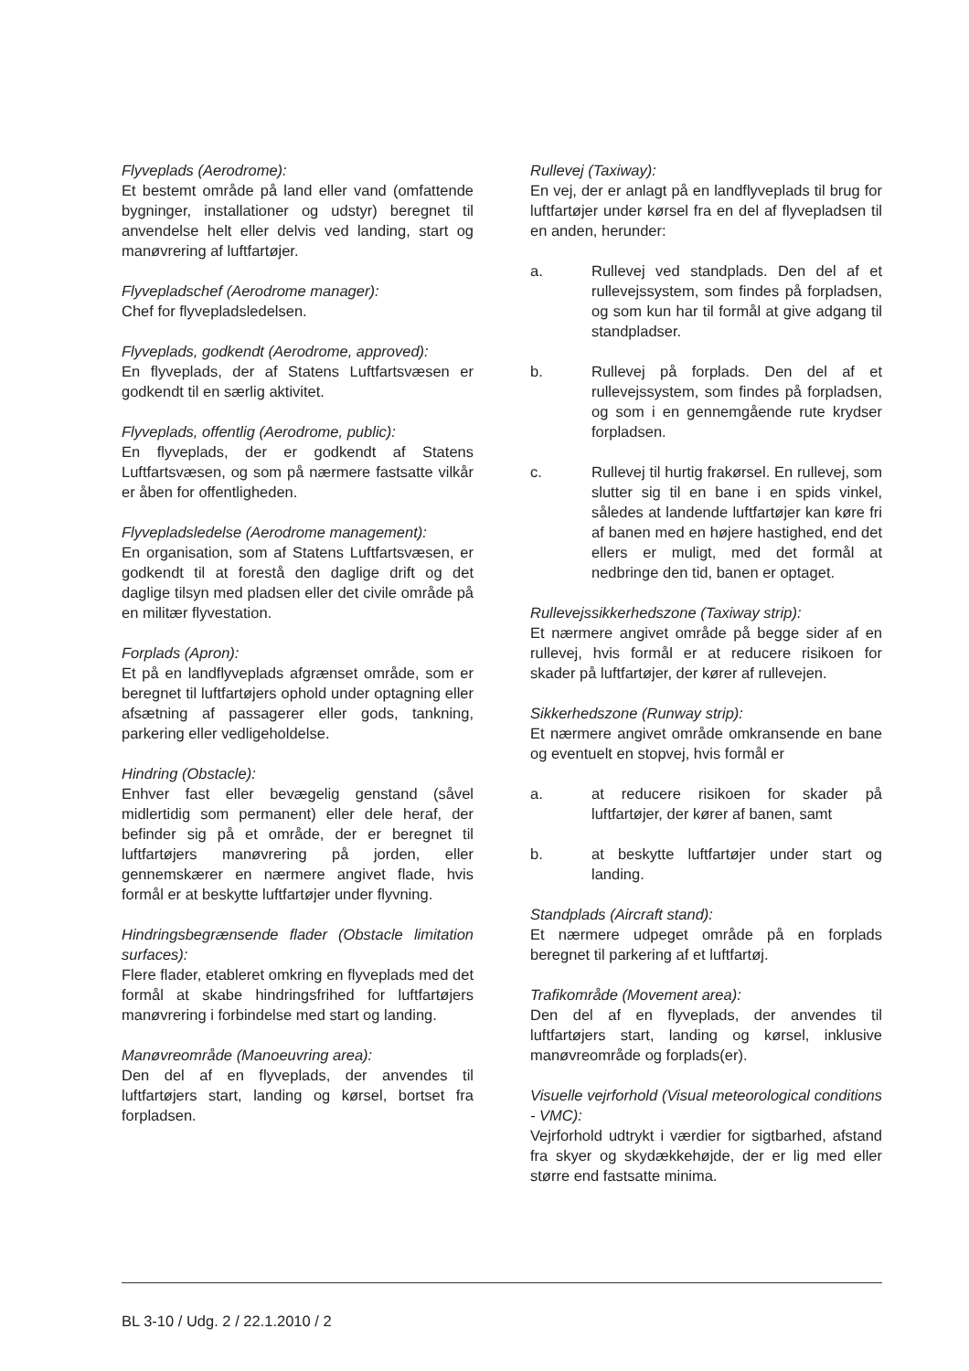Flyveplads (Aerodrome):
Et bestemt område på land eller vand (omfattende bygninger, installationer og udstyr) beregnet til anvendelse helt eller delvis ved landing, start og manøvrering af luftfartøjer.
Flyvepladschef (Aerodrome manager):
Chef for flyvepladsledelsen.
Flyveplads, godkendt (Aerodrome, approved):
En flyveplads, der af Statens Luftfartsvæsen er godkendt til en særlig aktivitet.
Flyveplads, offentlig (Aerodrome, public):
En flyveplads, der er godkendt af Statens Luftfartsvæsen, og som på nærmere fastsatte vilkår er åben for offentligheden.
Flyvepladsledelse (Aerodrome management):
En organisation, som af Statens Luftfartsvæsen, er godkendt til at forestå den daglige drift og det daglige tilsyn med pladsen eller det civile område på en militær flyvestation.
Forplads (Apron):
Et på en landflyveplads afgrænset område, som er beregnet til luftfartøjers ophold under optagning eller afsætning af passagerer eller gods, tankning, parkering eller vedligeholdelse.
Hindring (Obstacle):
Enhver fast eller bevægelig genstand (såvel midlertidig som permanent) eller dele heraf, der befinder sig på et område, der er beregnet til luftfartøjers manøvrering på jorden, eller gennemskærer en nærmere angivet flade, hvis formål er at beskytte luftfartøjer under flyvning.
Hindringsbegrænsende flader (Obstacle limitation surfaces):
Flere flader, etableret omkring en flyveplads med det formål at skabe hindringsfrihed for luftfartøjers manøvrering i forbindelse med start og landing.
Manøvreområde (Manoeuvring area):
Den del af en flyveplads, der anvendes til luftfartøjers start, landing og kørsel, bortset fra forpladsen.
Rullevej (Taxiway):
En vej, der er anlagt på en landflyveplads til brug for luftfartøjer under kørsel fra en del af flyvepladsen til en anden, herunder:
a. Rullevej ved standplads. Den del af et rullevejssystem, som findes på forpladsen, og som kun har til formål at give adgang til standpladser.
b. Rullevej på forplads. Den del af et rullevejssystem, som findes på forpladsen, og som i en gennemgående rute krydser forpladsen.
c. Rullevej til hurtig frakørsel. En rullevej, som slutter sig til en bane i en spids vinkel, således at landende luftfartøjer kan køre fri af banen med en højere hastighed, end det ellers er muligt, med det formål at nedbringe den tid, banen er optaget.
Rullevejssikkerhedszone (Taxiway strip):
Et nærmere angivet område på begge sider af en rullevej, hvis formål er at reducere risikoen for skader på luftfartøjer, der kører af rullevejen.
Sikkerhedszone (Runway strip):
Et nærmere angivet område omkransende en bane og eventuelt en stopvej, hvis formål er
a. at reducere risikoen for skader på luftfartøjer, der kører af banen, samt
b. at beskytte luftfartøjer under start og landing.
Standplads (Aircraft stand):
Et nærmere udpeget område på en forplads beregnet til parkering af et luftfartøj.
Trafikområde (Movement area):
Den del af en flyveplads, der anvendes til luftfartøjers start, landing og kørsel, inklusive manøvreområde og forplads(er).
Visuelle vejrforhold (Visual meteorological conditions - VMC):
Vejrforhold udtrykt i værdier for sigtbarhed, afstand fra skyer og skydækkehøjde, der er lig med eller større end fastsatte minima.
BL 3-10 / Udg. 2 / 22.1.2010 / 2